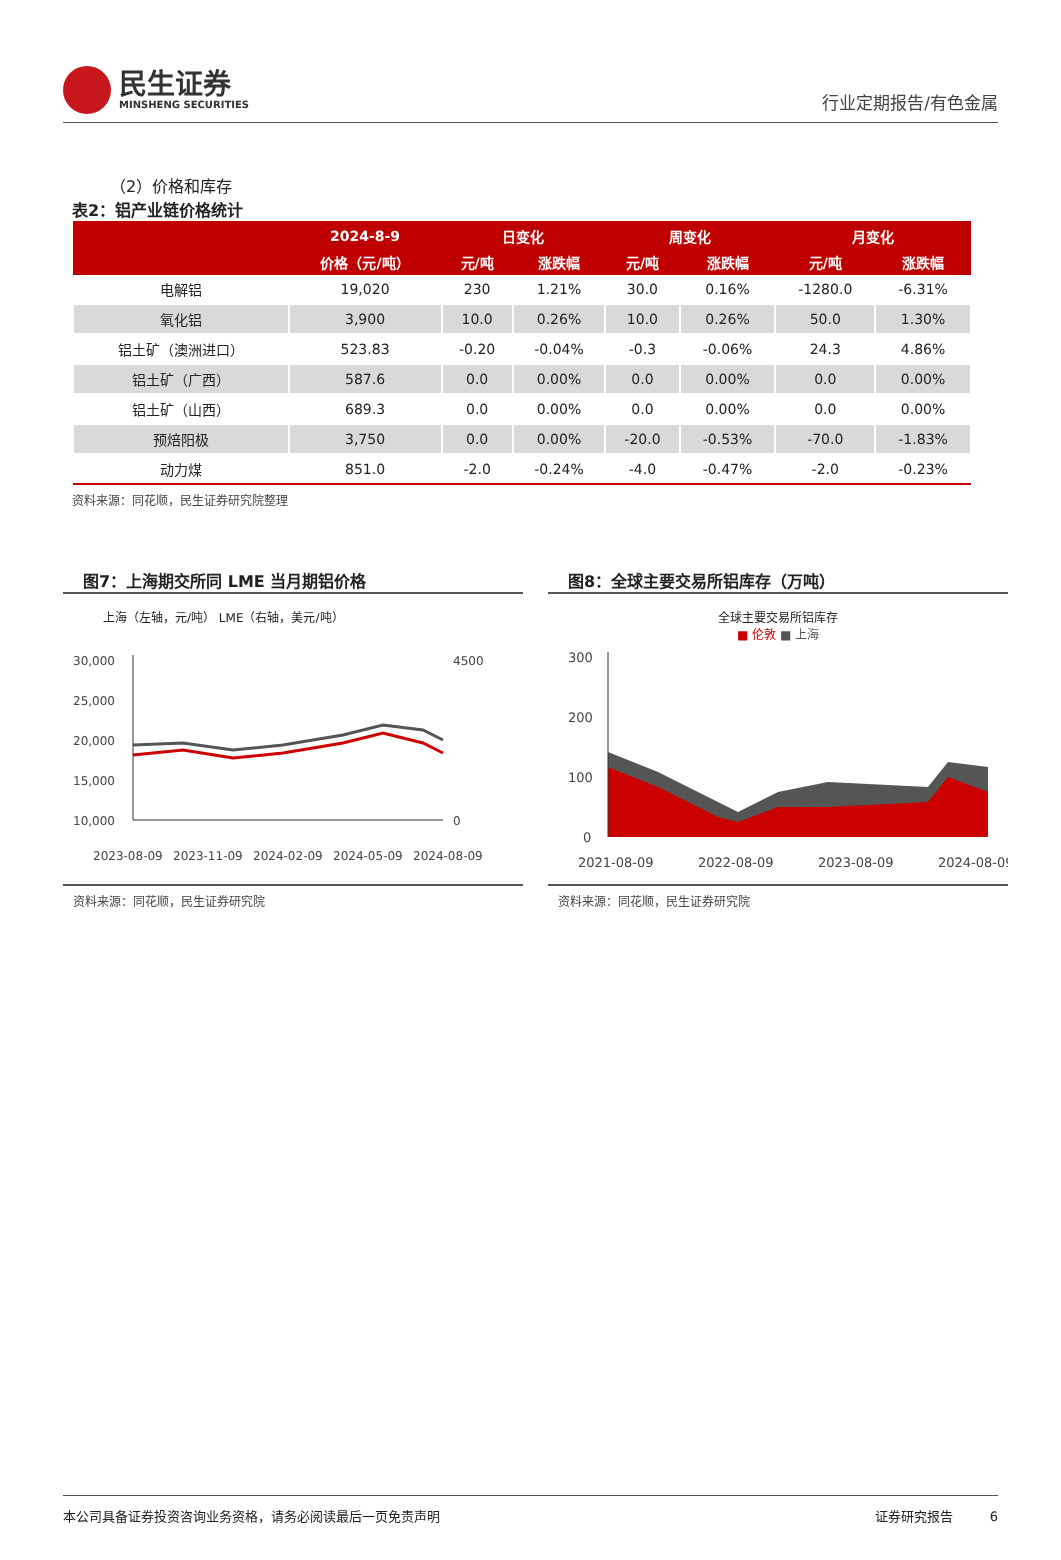民生证券
MINSHENG SECURITIES
行业定期报告/有色金属
（2）价格和库存
表2：铝产业链价格统计
| | 2024-8-9 | 日变化 | | 周变化 | | 月变化 | |
| --- | --- | --- | --- | --- | --- | --- | --- |
| | 价格（元/吨） | 元/吨 | 涨跌幅 | 元/吨 | 涨跌幅 | 元/吨 | 涨跌幅 |
| 电解铝 | 19,020 | 230 | 1.21% | 30.0 | 0.16% | -1280.0 | -6.31% |
| 氧化铝 | 3,900 | 10.0 | 0.26% | 10.0 | 0.26% | 50.0 | 1.30% |
| 铝土矿（澳洲进口） | 523.83 | -0.20 | -0.04% | -0.3 | -0.06% | 24.3 | 4.86% |
| 铝土矿（广西） | 587.6 | 0.0 | 0.00% | 0.0 | 0.00% | 0.0 | 0.00% |
| 铝土矿（山西） | 689.3 | 0.0 | 0.00% | 0.0 | 0.00% | 0.0 | 0.00% |
| 预焙阳极 | 3,750 | 0.0 | 0.00% | -20.0 | -0.53% | -70.0 | -1.83% |
| 动力煤 | 851.0 | -2.0 | -0.24% | -4.0 | -0.47% | -2.0 | -0.23% |
资料来源：同花顺，民生证券研究院整理
图7：上海期交所同 LME 当月期铝价格
上海（左轴，元/吨） LME（右轴，美元/吨）
30,000
25,000
20,000
15,000
10,000
4500
0
2023-08-09
2023-11-09
2024-02-09
2024-05-09
2024-08-09
资料来源：同花顺，民生证券研究院
图8：全球主要交易所铝库存（万吨）
全球主要交易所铝库存
■ 伦敦 ■ 上海
300
200
100
0
2021-08-09
2022-08-09
2023-08-09
2024-08-09
资料来源：同花顺，民生证券研究院
本公司具备证券投资咨询业务资格，请务必阅读最后一页免责声明 证券研究报告 6